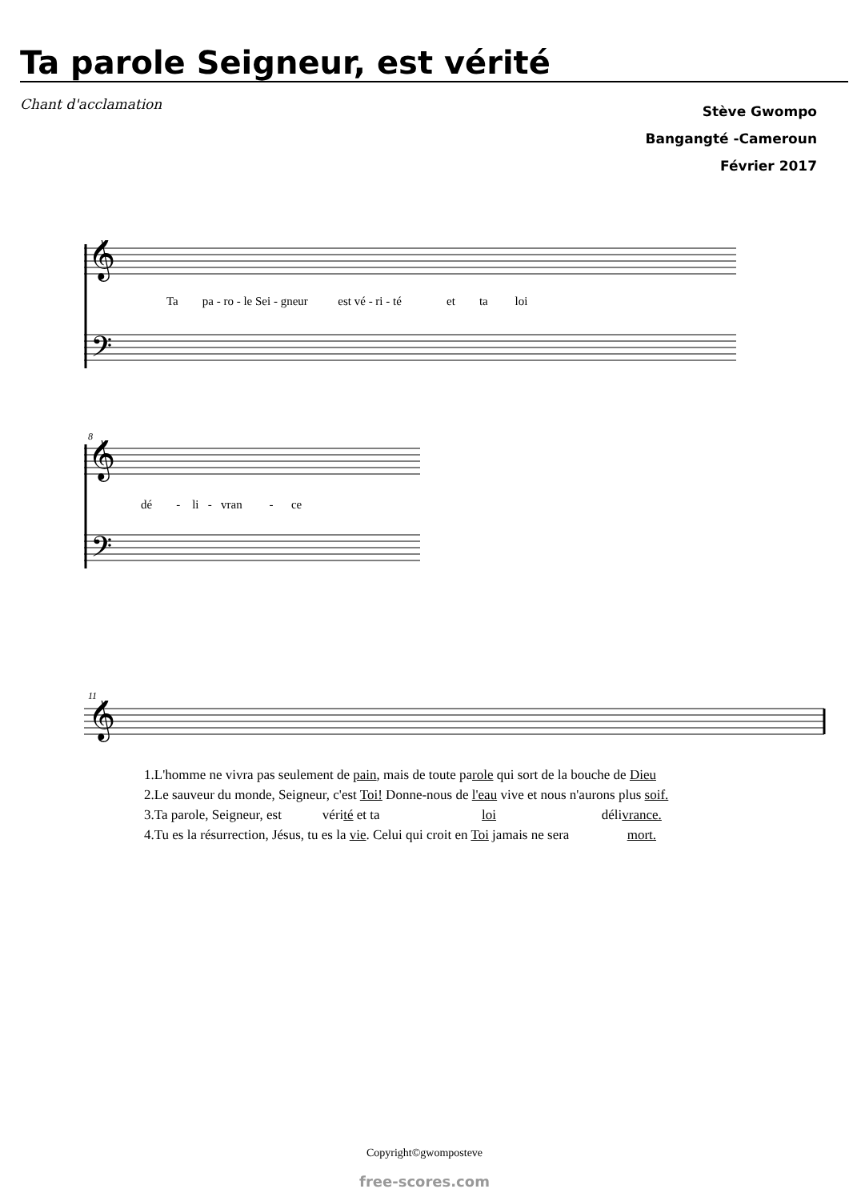Ta parole Seigneur, est vérité
Chant d'acclamation
Stève Gwompo
Bangangté -Cameroun
Février 2017
𝄞
𝄢
Ta pa - ro - le Sei - gneur est vé - ri - té et ta loi
8
𝄞
𝄢
dé - li - vran - ce
11
𝄞
1.L'homme ne vivra pas seulement de pain, mais de toute parole qui sort de la bouche de Dieu 2.Le sauveur du monde, Seigneur, c'est Toi! Donne-nous de l'eau vive et nous n'aurons plus soif. 3.Ta parole, Seigneur, est vérité et ta loi délivrance. 4.Tu es la résurrection, Jésus, tu es la vie. Celui qui croit en Toi jamais ne sera mort.
Copyright©gwomposteve
free-scores.com